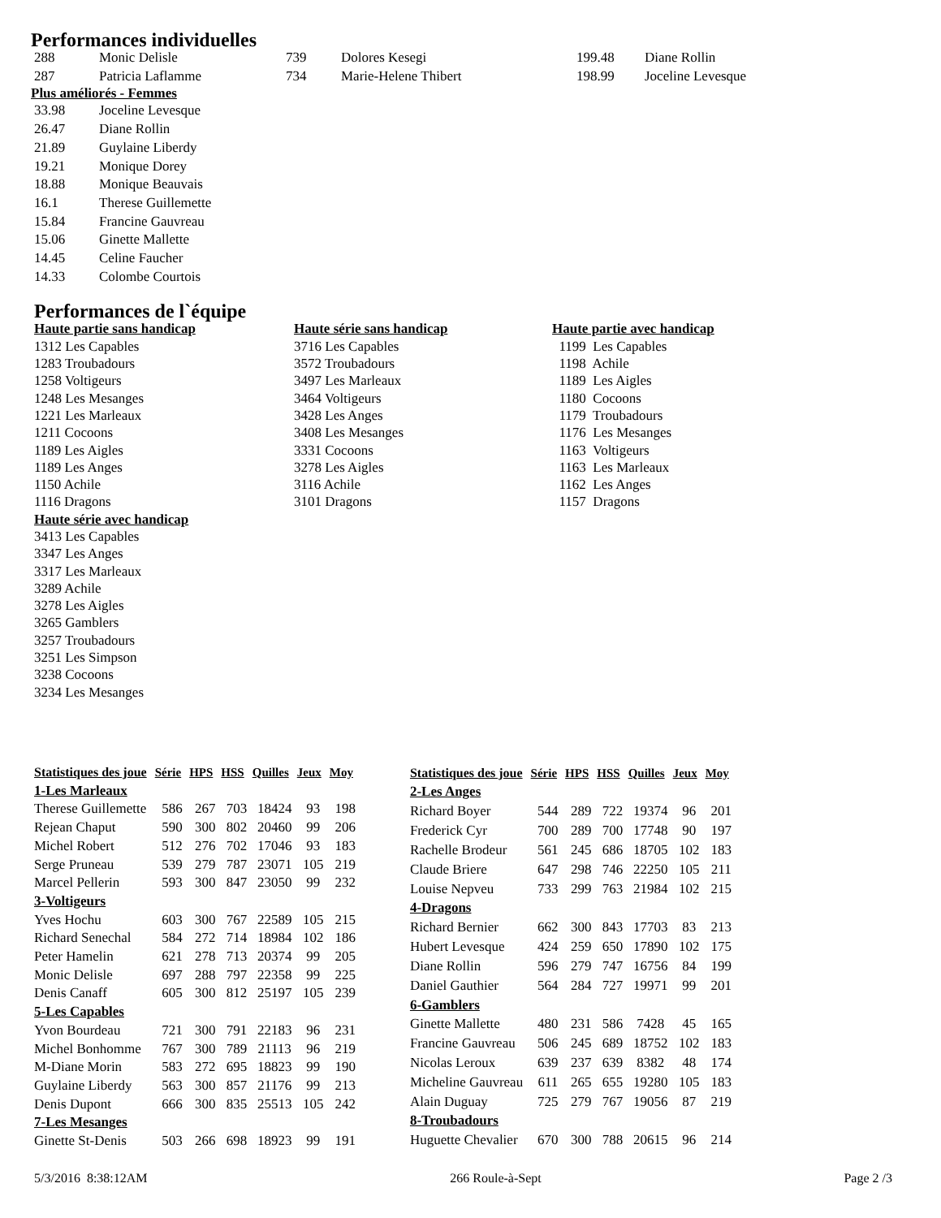Performances individuelles
| 288 | Monic Delisle | 739 | Dolores Kesegi | 199.48 | Diane Rollin |
| 287 | Patricia Laflamme | 734 | Marie-Helene Thibert | 198.99 | Joceline Levesque |
Plus améliorés - Femmes
| 33.98 | Joceline Levesque |
| 26.47 | Diane Rollin |
| 21.89 | Guylaine Liberdy |
| 19.21 | Monique Dorey |
| 18.88 | Monique Beauvais |
| 16.1 | Therese Guillemette |
| 15.84 | Francine Gauvreau |
| 15.06 | Ginette Mallette |
| 14.45 | Celine Faucher |
| 14.33 | Colombe Courtois |
Performances de l`équipe
Haute partie sans handicap
1312 Les Capables
1283 Troubadours
1258 Voltigeurs
1248 Les Mesanges
1221 Les Marleaux
1211 Cocoons
1189 Les Aigles
1189 Les Anges
1150 Achile
1116 Dragons
Haute série avec handicap
3413 Les Capables
3347 Les Anges
3317 Les Marleaux
3289 Achile
3278 Les Aigles
3265 Gamblers
3257 Troubadours
3251 Les Simpson
3238 Cocoons
3234 Les Mesanges
Haute série sans handicap
3716 Les Capables
3572 Troubadours
3497 Les Marleaux
3464 Voltigeurs
3428 Les Anges
3408 Les Mesanges
3331 Cocoons
3278 Les Aigles
3116 Achile
3101 Dragons
Haute partie avec handicap
1199 Les Capables
1198 Achile
1189 Les Aigles
1180 Cocoons
1179 Troubadours
1176 Les Mesanges
1163 Voltigeurs
1163 Les Marleaux
1162 Les Anges
1157 Dragons
| Statistiques des joue | Série | HPS | HSS | Quilles | Jeux | Moy |
| --- | --- | --- | --- | --- | --- | --- |
| 1-Les Marleaux | | | | | | |
| Therese Guillemette | 586 | 267 | 703 | 18424 | 93 | 198 |
| Rejean Chaput | 590 | 300 | 802 | 20460 | 99 | 206 |
| Michel Robert | 512 | 276 | 702 | 17046 | 93 | 183 |
| Serge Pruneau | 539 | 279 | 787 | 23071 | 105 | 219 |
| Marcel Pellerin | 593 | 300 | 847 | 23050 | 99 | 232 |
| 3-Voltigeurs | | | | | | |
| Yves Hochu | 603 | 300 | 767 | 22589 | 105 | 215 |
| Richard Senechal | 584 | 272 | 714 | 18984 | 102 | 186 |
| Peter Hamelin | 621 | 278 | 713 | 20374 | 99 | 205 |
| Monic Delisle | 697 | 288 | 797 | 22358 | 99 | 225 |
| Denis Canaff | 605 | 300 | 812 | 25197 | 105 | 239 |
| 5-Les Capables | | | | | | |
| Yvon Bourdeau | 721 | 300 | 791 | 22183 | 96 | 231 |
| Michel Bonhomme | 767 | 300 | 789 | 21113 | 96 | 219 |
| M-Diane Morin | 583 | 272 | 695 | 18823 | 99 | 190 |
| Guylaine Liberdy | 563 | 300 | 857 | 21176 | 99 | 213 |
| Denis Dupont | 666 | 300 | 835 | 25513 | 105 | 242 |
| 7-Les Mesanges | | | | | | |
| Ginette St-Denis | 503 | 266 | 698 | 18923 | 99 | 191 |
| Statistiques des joue | Série | HPS | HSS | Quilles | Jeux | Moy |
| --- | --- | --- | --- | --- | --- | --- |
| 2-Les Anges | | | | | | |
| Richard Boyer | 544 | 289 | 722 | 19374 | 96 | 201 |
| Frederick Cyr | 700 | 289 | 700 | 17748 | 90 | 197 |
| Rachelle Brodeur | 561 | 245 | 686 | 18705 | 102 | 183 |
| Claude Briere | 647 | 298 | 746 | 22250 | 105 | 211 |
| Louise Nepveu | 733 | 299 | 763 | 21984 | 102 | 215 |
| 4-Dragons | | | | | | |
| Richard Bernier | 662 | 300 | 843 | 17703 | 83 | 213 |
| Hubert Levesque | 424 | 259 | 650 | 17890 | 102 | 175 |
| Diane Rollin | 596 | 279 | 747 | 16756 | 84 | 199 |
| Daniel Gauthier | 564 | 284 | 727 | 19971 | 99 | 201 |
| 6-Gamblers | | | | | | |
| Ginette Mallette | 480 | 231 | 586 | 7428 | 45 | 165 |
| Francine Gauvreau | 506 | 245 | 689 | 18752 | 102 | 183 |
| Nicolas Leroux | 639 | 237 | 639 | 8382 | 48 | 174 |
| Micheline Gauvreau | 611 | 265 | 655 | 19280 | 105 | 183 |
| Alain Duguay | 725 | 279 | 767 | 19056 | 87 | 219 |
| 8-Troubadours | | | | | | |
| Huguette Chevalier | 670 | 300 | 788 | 20615 | 96 | 214 |
5/3/2016 8:38:12AM 266 Roule-à-Sept Page 2 /3